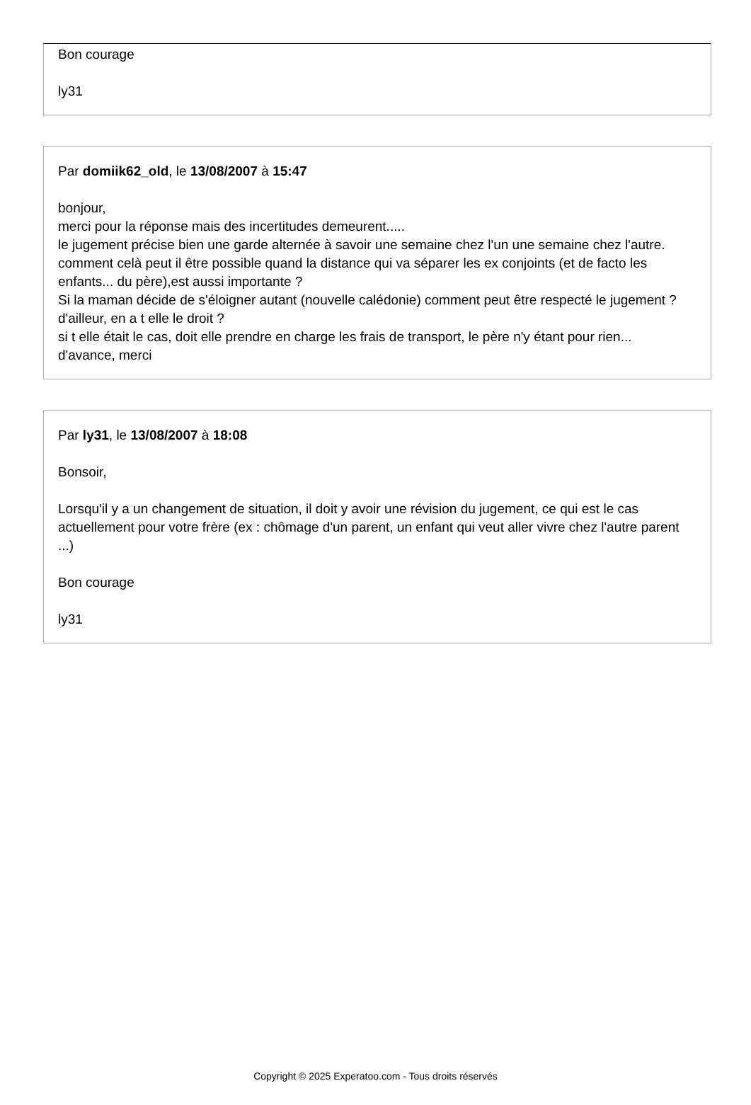Bon courage
ly31
Par domiik62_old, le 13/08/2007 à 15:47
bonjour,
merci pour la réponse mais des incertitudes demeurent.....
le jugement précise bien une garde alternée à savoir une semaine chez l'un une semaine chez l'autre.
comment celà peut il être possible quand la distance qui va séparer les ex conjoints (et de facto les enfants... du père),est aussi importante ?
Si la maman décide de s'éloigner autant (nouvelle calédonie) comment peut être respecté le jugement ?
d'ailleur, en a t elle le droit ?
si t elle était le cas, doit elle prendre en charge les frais de transport, le père n'y étant pour rien...
d'avance, merci
Par ly31, le 13/08/2007 à 18:08
Bonsoir,
Lorsqu'il y a un changement de situation, il doit y avoir une révision du jugement, ce qui est le cas actuellement pour votre frère (ex : chômage d'un parent, un enfant qui veut aller vivre chez l'autre parent ...)
Bon courage
ly31
Copyright © 2025 Experatoo.com - Tous droits réservés